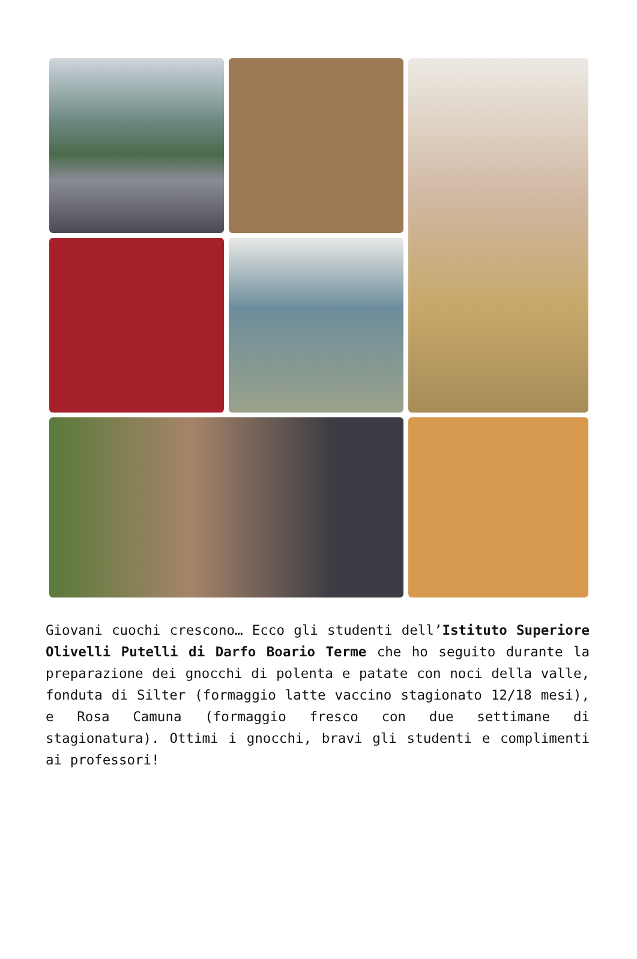Giovani cuochi crescono… Ecco gli studenti dell’Istituto Superiore Olivelli Putelli di Darfo Boario Terme che ho seguito durante la preparazione dei gnocchi di polenta e patate con noci della valle, fonduta di Silter (formaggio latte vaccino stagionato 12/18 mesi), e Rosa Camuna (formaggio fresco con due settimane di stagionatura). Ottimi i gnocchi, bravi gli studenti e complimenti ai professori!